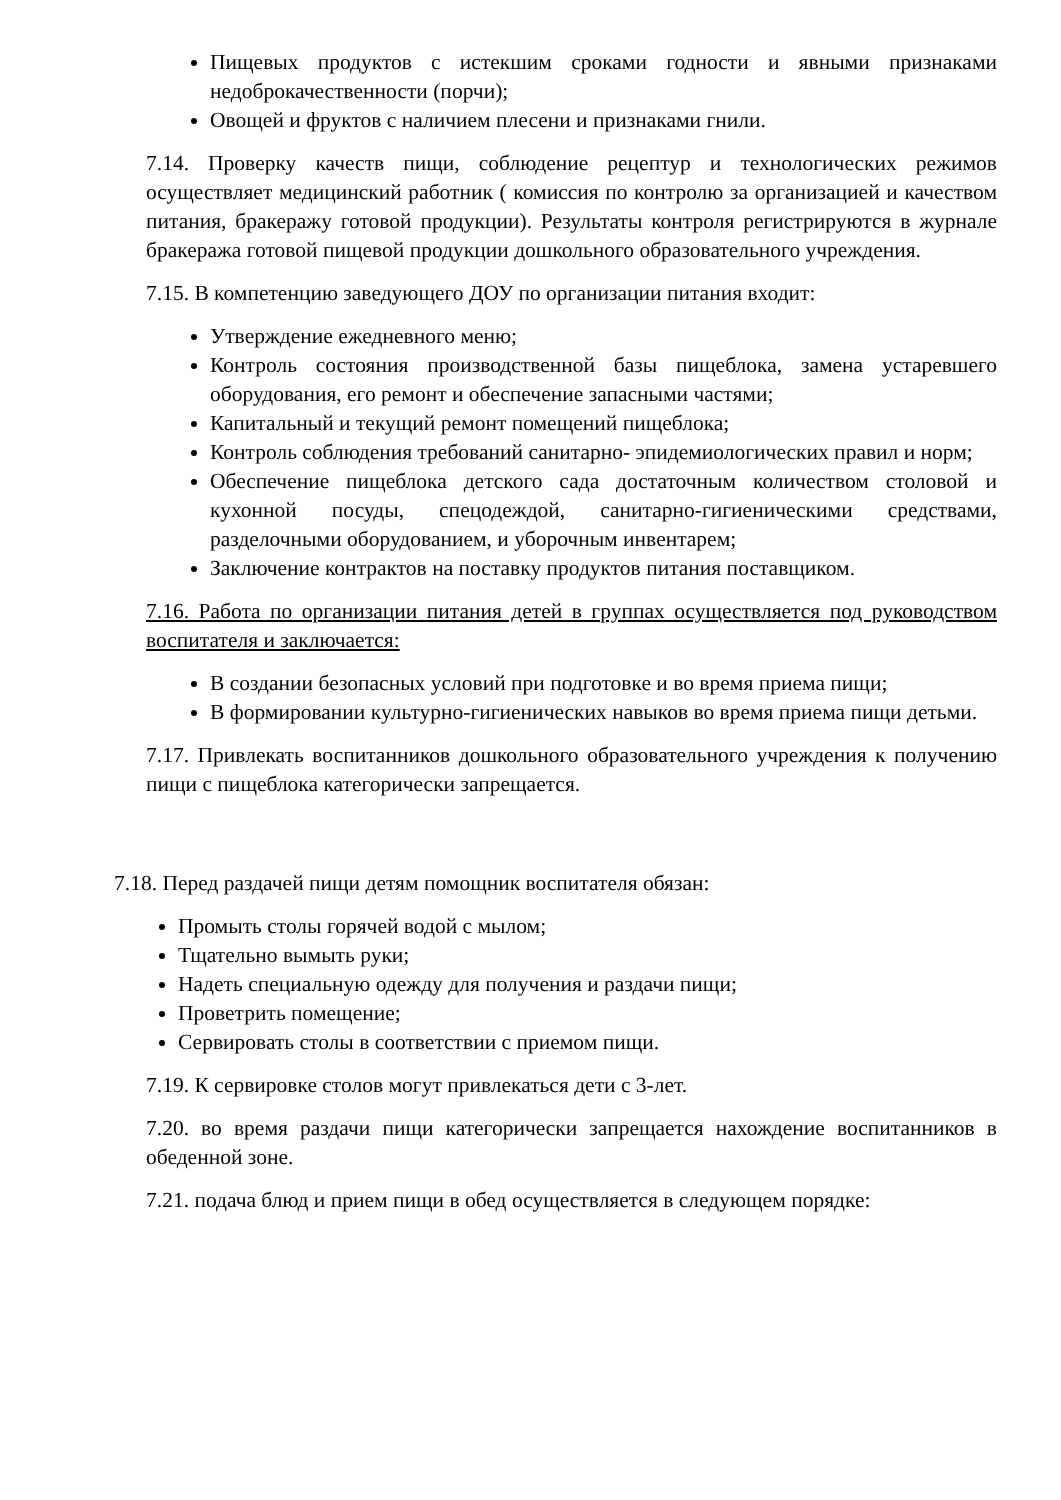Пищевых продуктов с истекшим сроками годности и явными признаками недоброкачественности (порчи);
Овощей и фруктов с наличием плесени и признаками гнили.
7.14. Проверку качеств пищи, соблюдение рецептур и технологических режимов осуществляет медицинский работник ( комиссия по контролю за организацией и качеством питания, бракеражу готовой продукции). Результаты контроля регистрируются в журнале бракеража готовой пищевой продукции дошкольного образовательного учреждения.
7.15. В компетенцию заведующего ДОУ по организации питания входит:
Утверждение ежедневного меню;
Контроль состояния производственной базы пищеблока, замена устаревшего оборудования, его ремонт и обеспечение запасными частями;
Капитальный и текущий ремонт помещений пищеблока;
Контроль соблюдения требований санитарно- эпидемиологических правил и норм;
Обеспечение пищеблока детского сада достаточным количеством столовой и кухонной посуды, спецодеждой, санитарно-гигиеническими средствами, разделочными оборудованием, и уборочным инвентарем;
Заключение контрактов на поставку продуктов питания поставщиком.
7.16. Работа по организации питания детей в группах осуществляется под руководством воспитателя и заключается:
В создании безопасных условий при подготовке и во время приема пищи;
В формировании культурно-гигиенических навыков во время приема пищи детьми.
7.17. Привлекать воспитанников дошкольного образовательного учреждения к получению пищи с пищеблока категорически запрещается.
7.18. Перед раздачей пищи детям помощник воспитателя обязан:
Промыть столы горячей водой с мылом;
Тщательно вымыть руки;
Надеть специальную одежду для получения и раздачи пищи;
Проветрить помещение;
Сервировать столы в соответствии с приемом пищи.
7.19. К сервировке столов могут привлекаться дети с 3-лет.
7.20. во время раздачи пищи категорически запрещается нахождение воспитанников в обеденной зоне.
7.21. подача блюд и прием пищи в обед осуществляется в следующем порядке: